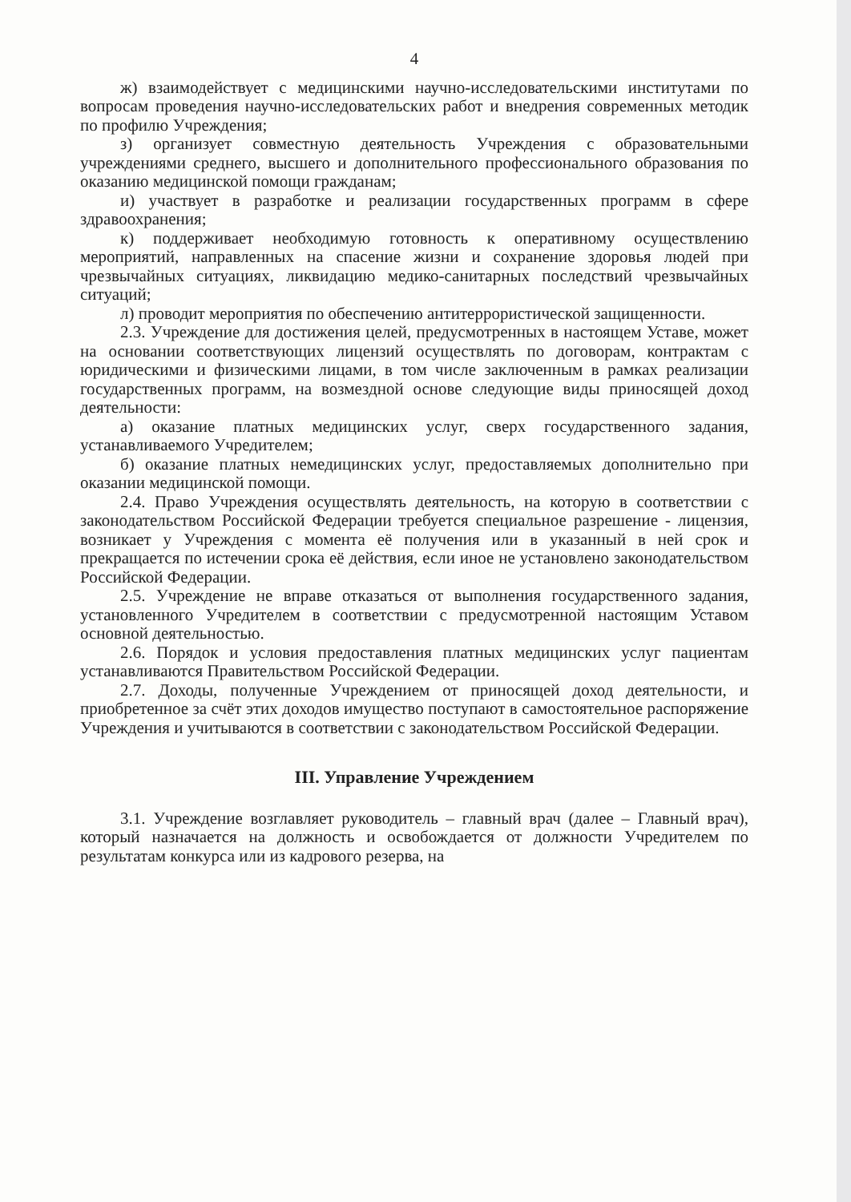4
ж) взаимодействует с медицинскими научно-исследовательскими институтами по вопросам проведения научно-исследовательских работ и внедрения современных методик по профилю Учреждения;
з) организует совместную деятельность Учреждения с образовательными учреждениями среднего, высшего и дополнительного профессионального образования по оказанию медицинской помощи гражданам;
и) участвует в разработке и реализации государственных программ в сфере здравоохранения;
к) поддерживает необходимую готовность к оперативному осуществлению мероприятий, направленных на спасение жизни и сохранение здоровья людей при чрезвычайных ситуациях, ликвидацию медико-санитарных последствий чрезвычайных ситуаций;
л) проводит мероприятия по обеспечению антитеррористической защищенности.
2.3. Учреждение для достижения целей, предусмотренных в настоящем Уставе, может на основании соответствующих лицензий осуществлять по договорам, контрактам с юридическими и физическими лицами, в том числе заключенным в рамках реализации государственных программ, на возмездной основе следующие виды приносящей доход деятельности:
а) оказание платных медицинских услуг, сверх государственного задания, устанавливаемого Учредителем;
б) оказание платных немедицинских услуг, предоставляемых дополнительно при оказании медицинской помощи.
2.4. Право Учреждения осуществлять деятельность, на которую в соответствии с законодательством Российской Федерации требуется специальное разрешение - лицензия, возникает у Учреждения с момента её получения или в указанный в ней срок и прекращается по истечении срока её действия, если иное не установлено законодательством Российской Федерации.
2.5. Учреждение не вправе отказаться от выполнения государственного задания, установленного Учредителем в соответствии с предусмотренной настоящим Уставом основной деятельностью.
2.6. Порядок и условия предоставления платных медицинских услуг пациентам устанавливаются Правительством Российской Федерации.
2.7. Доходы, полученные Учреждением от приносящей доход деятельности, и приобретенное за счёт этих доходов имущество поступают в самостоятельное распоряжение Учреждения и учитываются в соответствии с законодательством Российской Федерации.
III. Управление Учреждением
3.1. Учреждение возглавляет руководитель – главный врач (далее – Главный врач), который назначается на должность и освобождается от должности Учредителем по результатам конкурса или из кадрового резерва, на